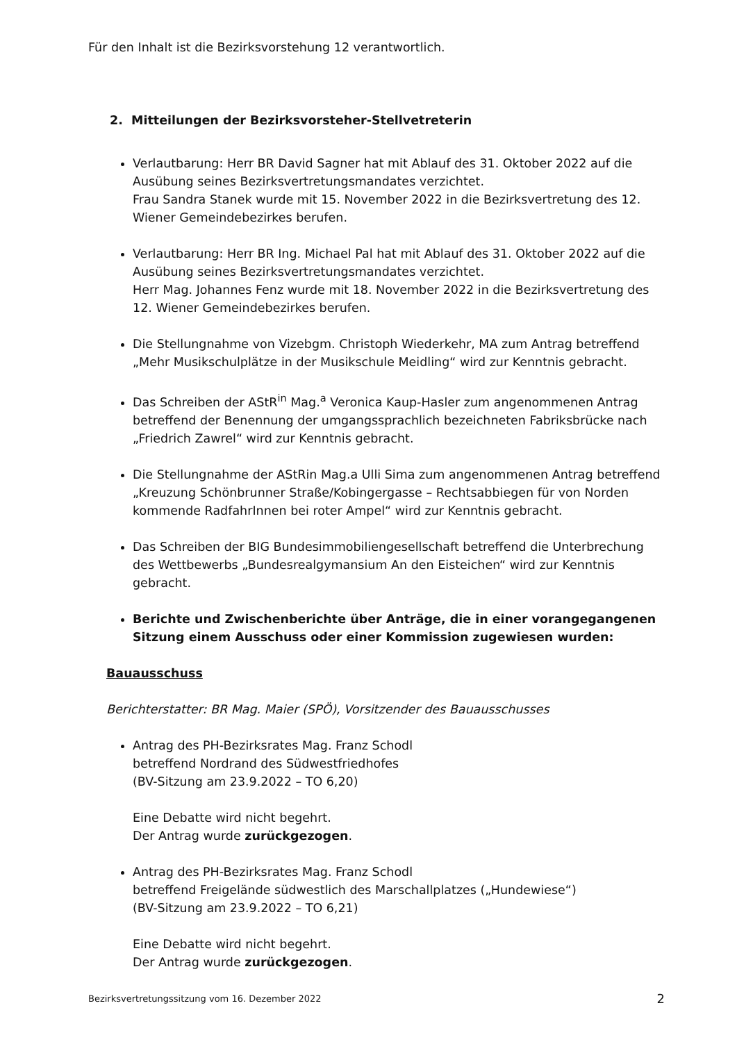Für den Inhalt ist die Bezirksvorstehung 12 verantwortlich.
2. Mitteilungen der Bezirksvorsteher-Stellvetreterin
Verlautbarung: Herr BR David Sagner hat mit Ablauf des 31. Oktober 2022 auf die Ausübung seines Bezirksvertretungsmandates verzichtet.
Frau Sandra Stanek wurde mit 15. November 2022 in die Bezirksvertretung des 12. Wiener Gemeindebezirkes berufen.
Verlautbarung: Herr BR Ing. Michael Pal hat mit Ablauf des 31. Oktober 2022 auf die Ausübung seines Bezirksvertretungsmandates verzichtet.
Herr Mag. Johannes Fenz wurde mit 18. November 2022 in die Bezirksvertretung des 12. Wiener Gemeindebezirkes berufen.
Die Stellungnahme von Vizebgm. Christoph Wiederkehr, MA zum Antrag betreffend „Mehr Musikschulplätze in der Musikschule Meidling“ wird zur Kenntnis gebracht.
Das Schreiben der AStR<sup>in</sup> Mag.<sup>a</sup> Veronica Kaup-Hasler zum angenommenen Antrag betreffend der Benennung der umgangssprachlich bezeichneten Fabriksbrücke nach „Friedrich Zawrel“ wird zur Kenntnis gebracht.
Die Stellungnahme der AStRin Mag.a Ulli Sima zum angenommenen Antrag betreffend „Kreuzung Schönbrunner Straße/Kobingergasse – Rechtsabbiegen für von Norden kommende RadfahrInnen bei roter Ampel“ wird zur Kenntnis gebracht.
Das Schreiben der BIG Bundesimmobiliengesellschaft betreffend die Unterbrechung des Wettbewerbs „Bundesrealgymansium An den Eisteichen“ wird zur Kenntnis gebracht.
Berichte und Zwischenberichte über Anträge, die in einer vorangegangenen Sitzung einem Ausschuss oder einer Kommission zugewiesen wurden:
Bauausschuss
Berichterstatter: BR Mag. Maier (SPÖ), Vorsitzender des Bauausschusses
Antrag des PH-Bezirksrates Mag. Franz Schodl
betreffend Nordrand des Südwestfriedhofes
(BV-Sitzung am 23.9.2022 – TO 6,20)
Eine Debatte wird nicht begehrt.
Der Antrag wurde zurückgezogen.
Antrag des PH-Bezirksrates Mag. Franz Schodl
betreffend Freigelände südwestlich des Marschallplatzes („Hundewiese“)
(BV-Sitzung am 23.9.2022 – TO 6,21)
Eine Debatte wird nicht begehrt.
Der Antrag wurde zurückgezogen.
Bezirksvertretungssitzung vom 16. Dezember 2022 2